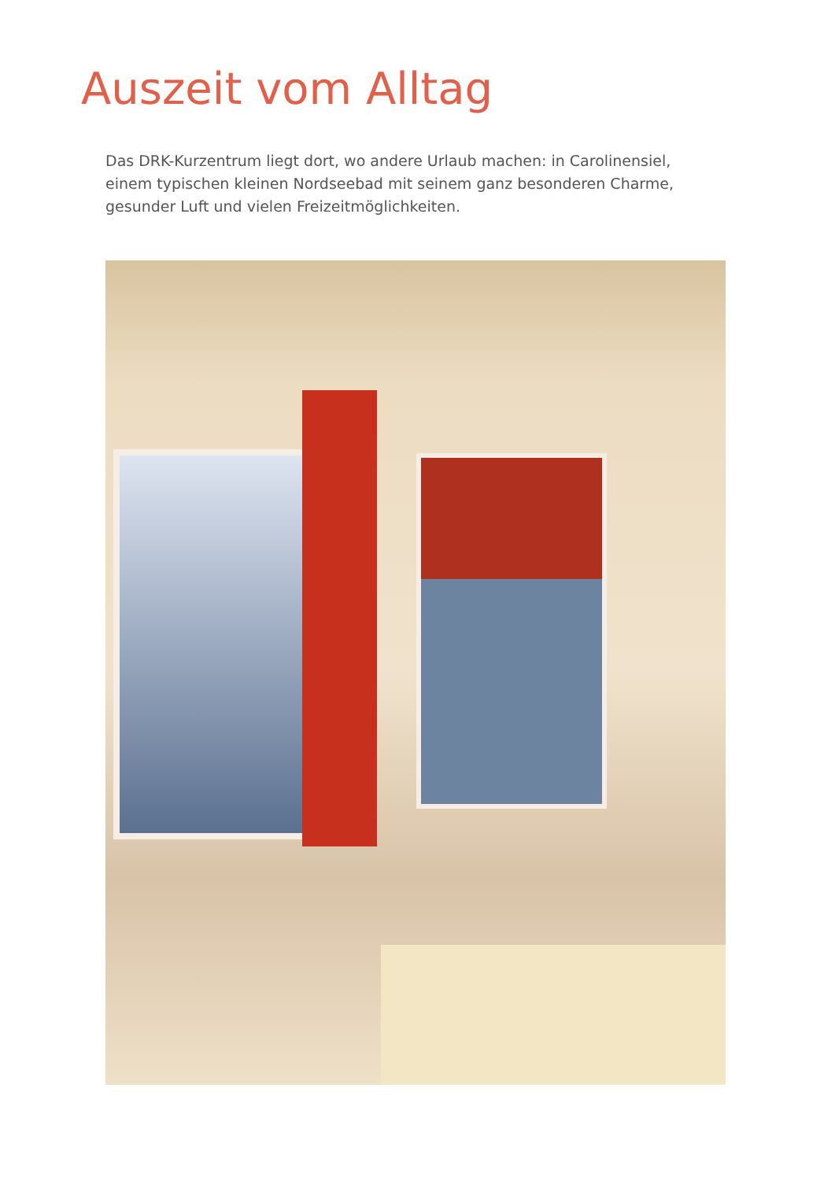Auszeit vom Alltag
Das DRK-Kurzentrum liegt dort, wo andere Urlaub machen: in Carolinensiel, einem typischen kleinen Nordseebad mit seinem ganz besonderen Charme, gesunder Luft und vielen Freizeitmöglichkeiten.